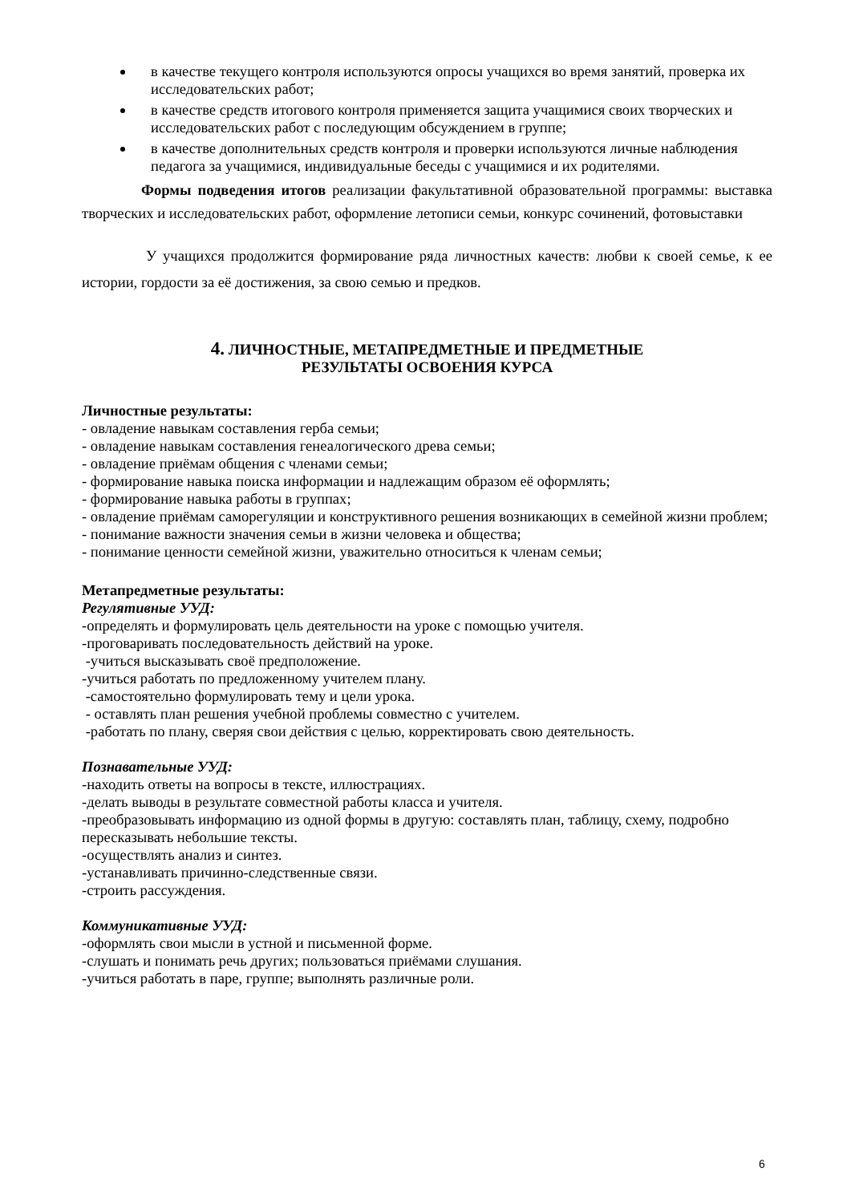в качестве текущего контроля используются опросы учащихся во время занятий, проверка их исследовательских работ;
в качестве средств итогового контроля применяется защита учащимися своих творческих и исследовательских работ с последующим обсуждением в группе;
в качестве дополнительных средств контроля и проверки используются личные наблюдения педагога за учащимися, индивидуальные беседы с учащимися и их родителями.
Формы подведения итогов реализации факультативной образовательной программы: выставка творческих и исследовательских работ, оформление летописи семьи, конкурс сочинений, фотовыставки
У учащихся продолжится формирование ряда личностных качеств: любви к своей семье, к ее истории, гордости за её достижения, за свою семью и предков.
4. ЛИЧНОСТНЫЕ, МЕТАПРЕДМЕТНЫЕ И ПРЕДМЕТНЫЕ
РЕЗУЛЬТАТЫ ОСВОЕНИЯ КУРСА
Личностные результаты:
- овладение навыкам составления герба семьи;
- овладение навыкам составления генеалогического древа семьи;
- овладение приёмам общения с членами семьи;
- формирование навыка поиска информации и надлежащим образом её оформлять;
- формирование навыка работы в группах;
- овладение приёмам саморегуляции и конструктивного решения возникающих в семейной жизни проблем;
- понимание важности значения семьи в жизни человека и общества;
- понимание ценности семейной жизни, уважительно относиться к членам семьи;
Метапредметные результаты:
Регулятивные УУД:
-определять и формулировать цель деятельности на уроке с помощью учителя.
-проговаривать последовательность действий на уроке.
-учиться высказывать своё предположение.
-учиться работать по предложенному учителем плану.
-самостоятельно формулировать тему и цели урока.
- оставлять план решения учебной проблемы совместно с учителем.
-работать по плану, сверяя свои действия с целью, корректировать свою деятельность.
Познавательные УУД:
-находить ответы на вопросы в тексте, иллюстрациях.
-делать выводы в результате совместной работы класса и учителя.
-преобразовывать информацию из одной формы в другую: составлять план, таблицу, схему, подробно пересказывать небольшие тексты.
-осуществлять анализ и синтез.
-устанавливать причинно-следственные связи.
-строить рассуждения.
Коммуникативные УУД:
-оформлять свои мысли в устной и письменной форме.
-слушать и понимать речь других; пользоваться приёмами слушания.
-учиться работать в паре, группе; выполнять различные роли.
6